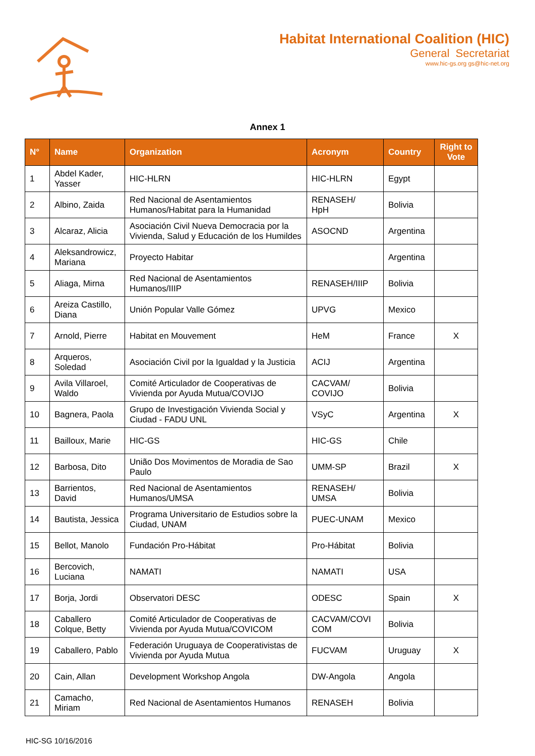Habitat International Coalition (HIC)
General Secretariat
www.hic-gs.org gs@hic-net.org
Annex 1
| N° | Name | Organization | Acronym | Country | Right to Vote |
| --- | --- | --- | --- | --- | --- |
| 1 | Abdel Kader, Yasser | HIC-HLRN | HIC-HLRN | Egypt | |
| 2 | Albino, Zaida | Red Nacional de Asentamientos Humanos/Habitat para la Humanidad | RENASEH/ HpH | Bolivia | |
| 3 | Alcaraz, Alicia | Asociación Civil Nueva Democracia por la Vivienda, Salud y Educación de los Humildes | ASOCND | Argentina | |
| 4 | Aleksandrowicz, Mariana | Proyecto Habitar | | Argentina | |
| 5 | Aliaga, Mirna | Red Nacional de Asentamientos Humanos/IIIP | RENASEH/IIIP | Bolivia | |
| 6 | Areiza Castillo, Diana | Unión Popular Valle Gómez | UPVG | Mexico | |
| 7 | Arnold, Pierre | Habitat en Mouvement | HeM | France | X |
| 8 | Arqueros, Soledad | Asociación Civil por la Igualdad y la Justicia | ACIJ | Argentina | |
| 9 | Avila Villaroel, Waldo | Comité Articulador de Cooperativas de Vivienda por Ayuda Mutua/COVIJO | CACVAM/ COVIJO | Bolivia | |
| 10 | Bagnera, Paola | Grupo de Investigación Vivienda Social y Ciudad - FADU UNL | VSyC | Argentina | X |
| 11 | Bailloux, Marie | HIC-GS | HIC-GS | Chile | |
| 12 | Barbosa, Dito | União Dos Movimentos de Moradia de Sao Paulo | UMM-SP | Brazil | X |
| 13 | Barrientos, David | Red Nacional de Asentamientos Humanos/UMSA | RENASEH/ UMSA | Bolivia | |
| 14 | Bautista, Jessica | Programa Universitario de Estudios sobre la Ciudad, UNAM | PUEC-UNAM | Mexico | |
| 15 | Bellot, Manolo | Fundación Pro-Hábitat | Pro-Hábitat | Bolivia | |
| 16 | Bercovich, Luciana | NAMATI | NAMATI | USA | |
| 17 | Borja, Jordi | Observatori DESC | ODESC | Spain | X |
| 18 | Caballero Colque, Betty | Comité Articulador de Cooperativas de Vivienda por Ayuda Mutua/COVICOM | CACVAM/COVI COM | Bolivia | |
| 19 | Caballero, Pablo | Federación Uruguaya de Cooperativistas de Vivienda por Ayuda Mutua | FUCVAM | Uruguay | X |
| 20 | Cain, Allan | Development Workshop Angola | DW-Angola | Angola | |
| 21 | Camacho, Miriam | Red Nacional de Asentamientos Humanos | RENASEH | Bolivia | |
HIC-SG 10/16/2016